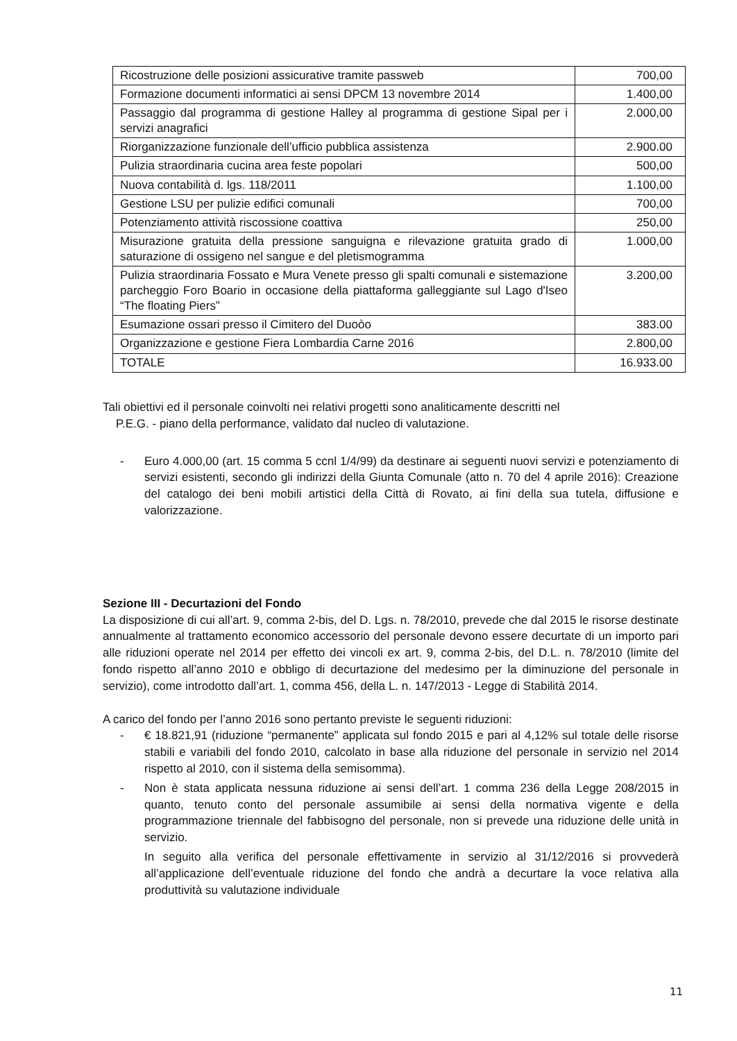| Ricostruzione delle posizioni assicurative tramite passweb | 700,00 |
| Formazione documenti informatici ai sensi DPCM 13 novembre 2014 | 1.400,00 |
| Passaggio dal programma di gestione Halley al programma di gestione Sipal per i servizi anagrafici | 2.000,00 |
| Riorganizzazione funzionale dell’ufficio pubblica assistenza | 2.900.00 |
| Pulizia straordinaria cucina area feste popolari | 500,00 |
| Nuova contabilità d. lgs. 118/2011 | 1.100,00 |
| Gestione LSU per pulizie edifici comunali | 700,00 |
| Potenziamento attività riscossione coattiva | 250,00 |
| Misurazione gratuita della pressione sanguigna e rilevazione gratuita grado di saturazione di ossigeno nel sangue e del pletismogramma | 1.000,00 |
| Pulizia straordinaria Fossato e Mura Venete presso gli spalti comunali e sistemazione parcheggio Foro Boario in occasione della piattaforma galleggiante sul Lago d'Iseo “The floating Piers” | 3.200,00 |
| Esumazione ossari presso il Cimitero del Duoòo | 383.00 |
| Organizzazione e gestione Fiera Lombardia Carne 2016 | 2.800,00 |
| TOTALE | 16.933.00 |
Tali obiettivi ed il personale coinvolti nei relativi progetti sono analiticamente descritti nel
P.E.G. - piano della performance, validato dal nucleo di valutazione.
- Euro 4.000,00 (art. 15 comma 5 ccnl 1/4/99) da destinare ai seguenti nuovi servizi e potenziamento di servizi esistenti, secondo gli indirizzi della Giunta Comunale (atto n. 70 del 4 aprile 2016): Creazione del catalogo dei beni mobili artistici della Città di Rovato, ai fini della sua tutela, diffusione e valorizzazione.
Sezione III - Decurtazioni del Fondo
La disposizione di cui all’art. 9, comma 2-bis, del D. Lgs. n. 78/2010, prevede che dal 2015 le risorse destinate annualmente al trattamento economico accessorio del personale devono essere decurtate di un importo pari alle riduzioni operate nel 2014 per effetto dei vincoli ex art. 9, comma 2-bis, del D.L. n. 78/2010 (limite del fondo rispetto all’anno 2010 e obbligo di decurtazione del medesimo per la diminuzione del personale in servizio), come introdotto dall’art. 1, comma 456, della L. n. 147/2013 - Legge di Stabilità 2014.
A carico del fondo per l’anno 2016 sono pertanto previste le seguenti riduzioni:
- € 18.821,91 (riduzione “permanente” applicata sul fondo 2015 e pari al 4,12% sul totale delle risorse stabili e variabili del fondo 2010, calcolato in base alla riduzione del personale in servizio nel 2014 rispetto al 2010, con il sistema della semisomma).
- Non è stata applicata nessuna riduzione ai sensi dell’art. 1 comma 236 della Legge 208/2015 in quanto, tenuto conto del personale assumibile ai sensi della normativa vigente e della programmazione triennale del fabbisogno del personale, non si prevede una riduzione delle unità in servizio.
In seguito alla verifica del personale effettivamente in servizio al 31/12/2016 si provvederà all’applicazione dell’eventuale riduzione del fondo che andrà a decurtare la voce relativa alla produttività su valutazione individuale
11